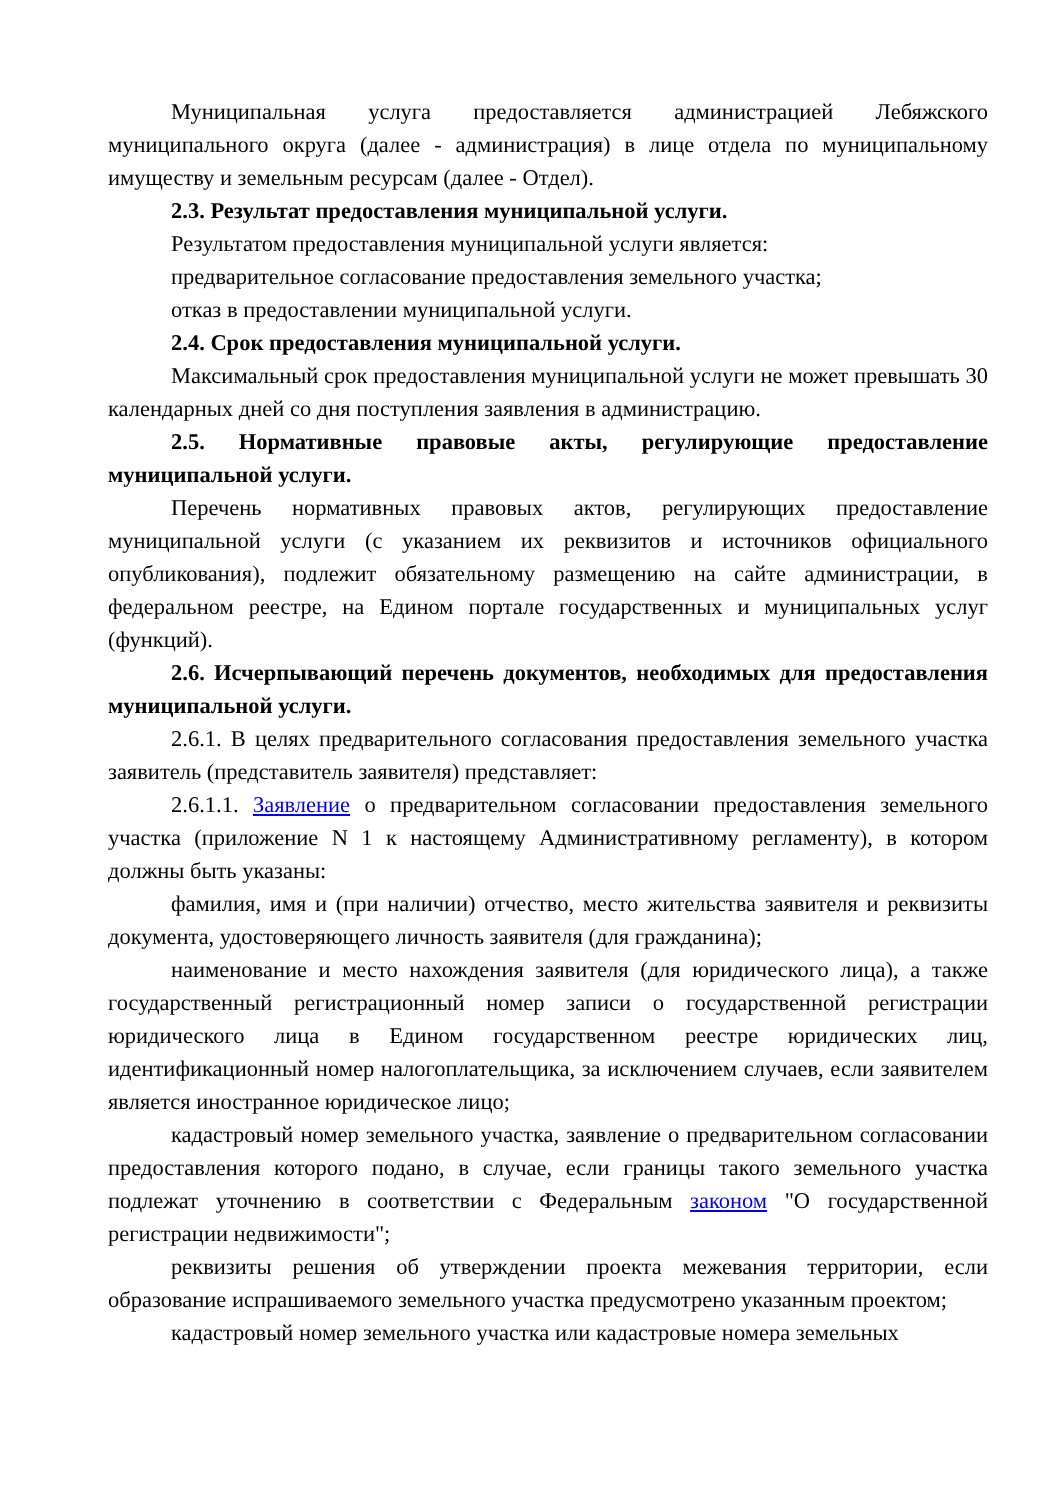Муниципальная услуга предоставляется администрацией Лебяжского муниципального округа (далее - администрация) в лице отдела по муниципальному имуществу и земельным ресурсам (далее - Отдел).
2.3. Результат предоставления муниципальной услуги.
Результатом предоставления муниципальной услуги является:
предварительное согласование предоставления земельного участка;
отказ в предоставлении муниципальной услуги.
2.4. Срок предоставления муниципальной услуги.
Максимальный срок предоставления муниципальной услуги не может превышать 30 календарных дней со дня поступления заявления в администрацию.
2.5. Нормативные правовые акты, регулирующие предоставление муниципальной услуги.
Перечень нормативных правовых актов, регулирующих предоставление муниципальной услуги (с указанием их реквизитов и источников официального опубликования), подлежит обязательному размещению на сайте администрации, в федеральном реестре, на Едином портале государственных и муниципальных услуг (функций).
2.6. Исчерпывающий перечень документов, необходимых для предоставления муниципальной услуги.
2.6.1. В целях предварительного согласования предоставления земельного участка заявитель (представитель заявителя) представляет:
2.6.1.1. Заявление о предварительном согласовании предоставления земельного участка (приложение N 1 к настоящему Административному регламенту), в котором должны быть указаны:
фамилия, имя и (при наличии) отчество, место жительства заявителя и реквизиты документа, удостоверяющего личность заявителя (для гражданина);
наименование и место нахождения заявителя (для юридического лица), а также государственный регистрационный номер записи о государственной регистрации юридического лица в Едином государственном реестре юридических лиц, идентификационный номер налогоплательщика, за исключением случаев, если заявителем является иностранное юридическое лицо;
кадастровый номер земельного участка, заявление о предварительном согласовании предоставления которого подано, в случае, если границы такого земельного участка подлежат уточнению в соответствии с Федеральным законом "О государственной регистрации недвижимости";
реквизиты решения об утверждении проекта межевания территории, если образование испрашиваемого земельного участка предусмотрено указанным проектом;
кадастровый номер земельного участка или кадастровые номера земельных